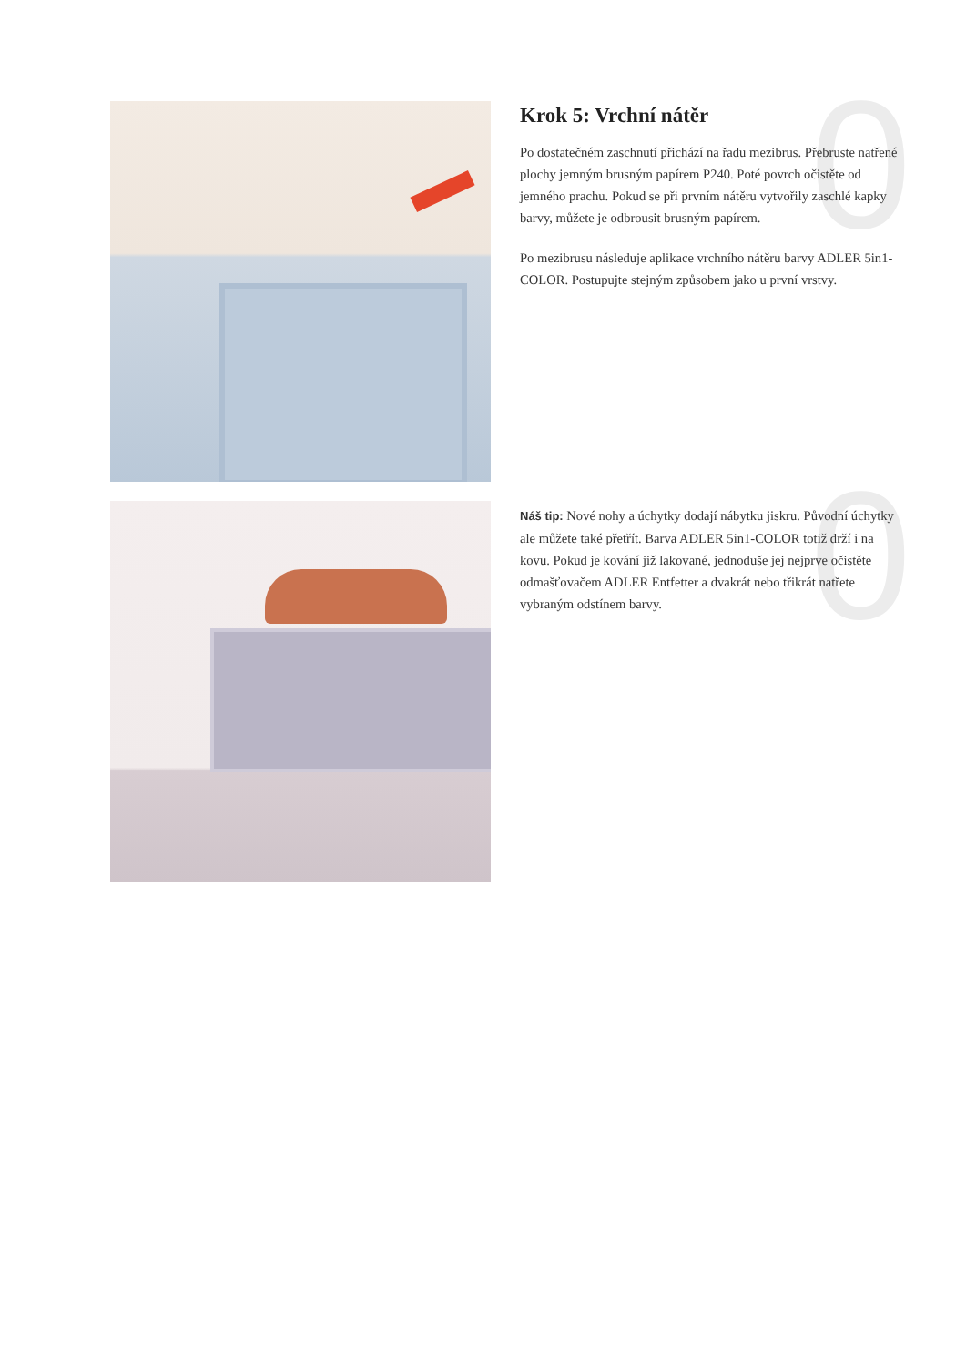0
Krok 5: Vrchní nátěr
Po dostatečném zaschnutí přichází na řadu mezibrus. Přebruste natřené plochy jemným brusným papírem P240. Poté povrch očistěte od jemného prachu. Pokud se při prvním nátěru vytvořily zaschlé kapky barvy, můžete je odbrousit brusným papírem.
Po mezibrusu následuje aplikace vrchního nátěru barvy ADLER 5in1-COLOR. Postupujte stejným způsobem jako u první vrstvy.
0
Náš tip: Nové nohy a úchytky dodají nábytku jiskru. Původní úchytky ale můžete také přetřít. Barva ADLER 5in1-COLOR totiž drží i na kovu. Pokud je kování již lakované, jednoduše jej nejprve očistěte odmašťovačem ADLER Entfetter a dvakrát nebo třikrát natřete vybraným odstínem barvy.